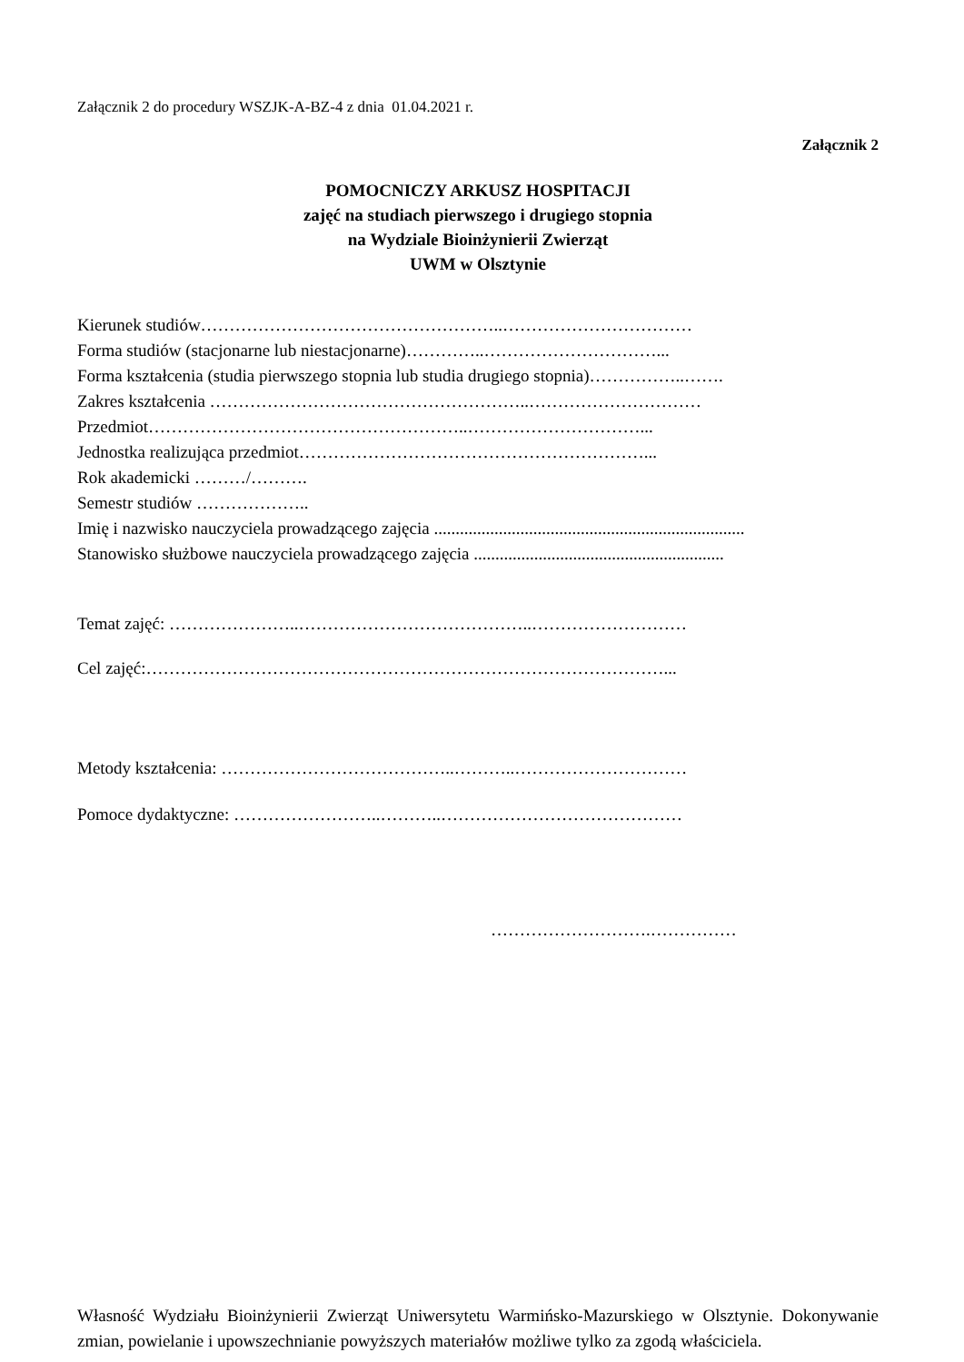Załącznik 2 do procedury WSZJK-A-BZ-4 z dnia 01.04.2021 r.
Załącznik 2
POMOCNICZY ARKUSZ HOSPITACJI
zajęć na studiach pierwszego i drugiego stopnia
na Wydziale Bioinżynierii Zwierząt
UWM w Olsztynie
Kierunek studiów……………………………………………..……………………………
Forma studiów (stacjonarne lub niestacjonarne)…………..…………………………...
Forma kształcenia (studia pierwszego stopnia lub studia drugiego stopnia)……………..…….
Zakres kształcenia ………………………………………………..…………………………
Przedmiot………………………………………………..…………………………...
Jednostka realizująca przedmiot……………………………………………………...
Rok akademicki ………/……….
Semestr studiów ………………..
Imię i nazwisko nauczyciela prowadzącego zajęcia ........................................................................
Stanowisko służbowe nauczyciela prowadzącego zajęcia ..........................................................
Temat zajęć: …………………..…………………………………..………………………
Cel zajęć:………………………………………………………………………………...
Metody kształcenia: …………………………………..………..…………………………
Pomoce dydaktyczne: ……………………..………..……………………………………
……………………….……………
Własność Wydziału Bioinżynierii Zwierząt Uniwersytetu Warmińsko-Mazurskiego w Olsztynie. Dokonywanie zmian, powielanie i upowszechnianie powyższych materiałów możliwe tylko za zgodą właściciela.